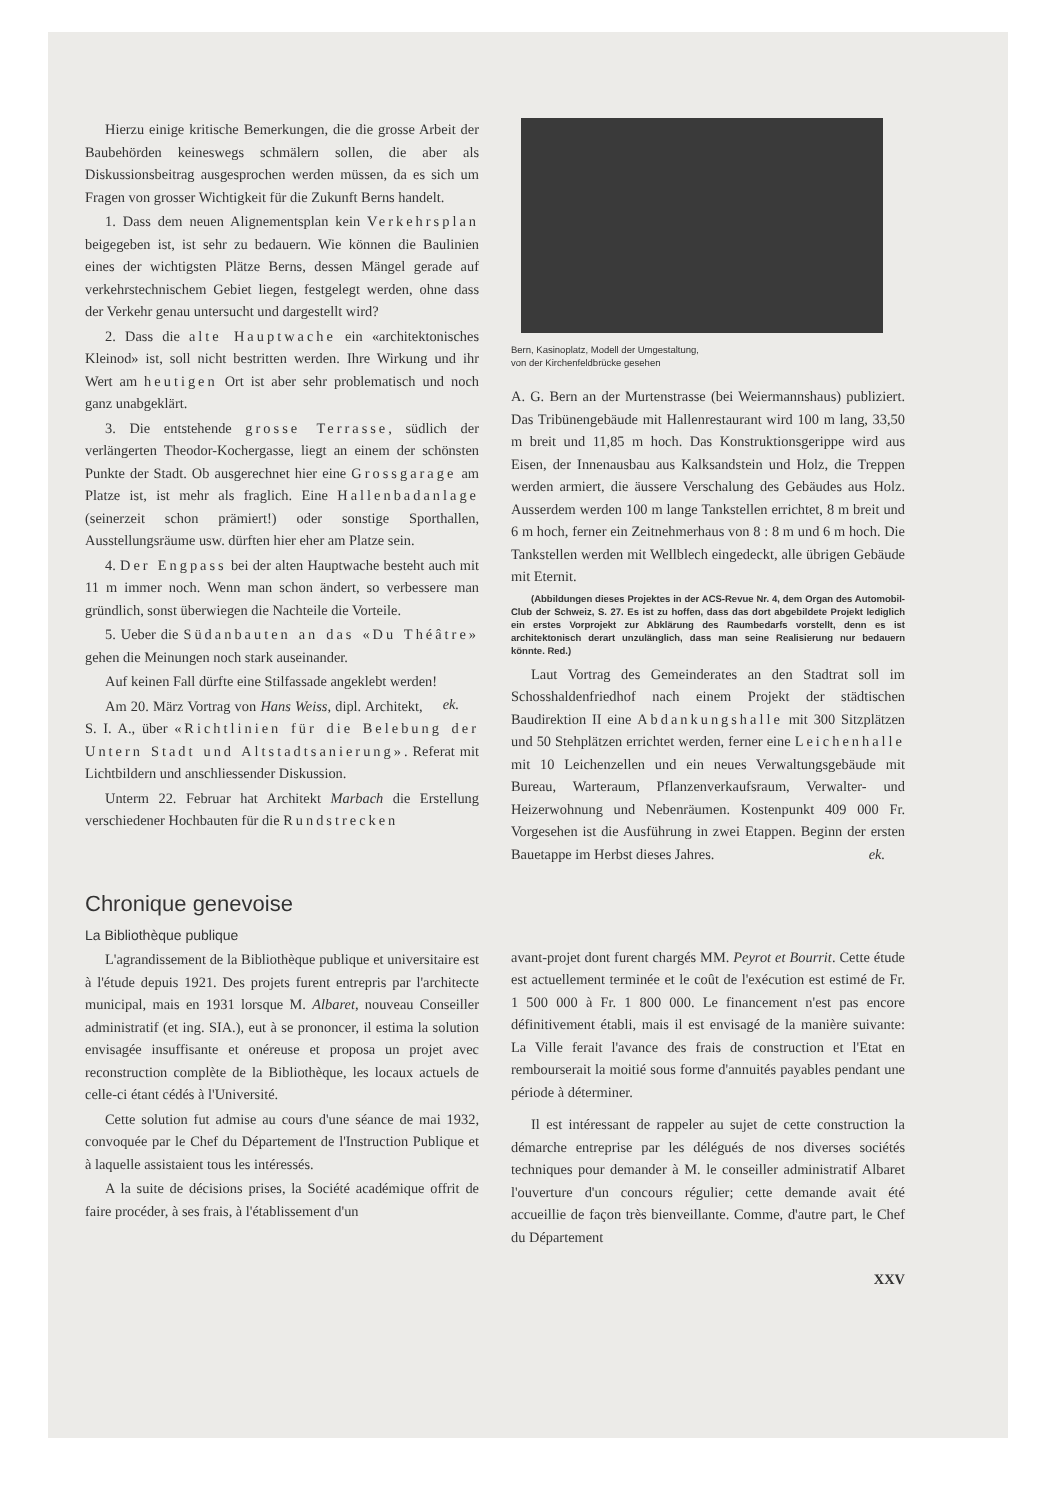Hierzu einige kritische Bemerkungen, die die grosse Arbeit der Baubehörden keineswegs schmälern sollen, die aber als Diskussionsbeitrag ausgesprochen werden müssen, da es sich um Fragen von grosser Wichtigkeit für die Zukunft Berns handelt.
1. Dass dem neuen Alignementsplan kein Verkehrsplan beigegeben ist, ist sehr zu bedauern. Wie können die Baulinien eines der wichtigsten Plätze Berns, dessen Mängel gerade auf verkehrstechnischem Gebiet liegen, festgelegt werden, ohne dass der Verkehr genau untersucht und dargestellt wird?
2. Dass die alte Hauptwache ein «architektonisches Kleinod» ist, soll nicht bestritten werden. Ihre Wirkung und ihr Wert am heutigen Ort ist aber sehr problematisch und noch ganz unabgeklärt.
3. Die entstehende grosse Terrasse, südlich der verlängerten Theodor-Kochergasse, liegt an einem der schönsten Punkte der Stadt. Ob ausgerechnet hier eine Grossgarage am Platze ist, ist mehr als fraglich. Eine Hallenbadanlage (seinerzeit schon prämiert!) oder sonstige Sporthallen, Ausstellungsräume usw. dürften hier eher am Platze sein.
4. Der Engpass bei der alten Hauptwache besteht auch mit 11 m immer noch. Wenn man schon ändert, so verbessere man gründlich, sonst überwiegen die Nachteile die Vorteile.
5. Ueber die Südanbauten an das «Du Théâtre» gehen die Meinungen noch stark auseinander.
Auf keinen Fall dürfte eine Stilfassade angeklebt werden! ek.
Am 20. März Vortrag von Hans Weiss, dipl. Architekt, S. I. A., über «Richtlinien für die Belebung der Untern Stadt und Altstadtsanierung». Referat mit Lichtbildern und anschliessender Diskussion.
Unterm 22. Februar hat Architekt Marbach die Erstellung verschiedener Hochbauten für die Rundstrecken
Bern, Kasinoplatz, Modell der Umgestaltung,
von der Kirchenfeldbrücke gesehen
A. G. Bern an der Murtenstrasse (bei Weiermannshaus) publiziert. Das Tribünengebäude mit Hallenrestaurant wird 100 m lang, 33,50 m breit und 11,85 m hoch. Das Konstruktionsgerippe wird aus Eisen, der Innenausbau aus Kalksandstein und Holz, die Treppen werden armiert, die äussere Verschalung des Gebäudes aus Holz. Ausserdem werden 100 m lange Tankstellen errichtet, 8 m breit und 6 m hoch, ferner ein Zeitnehmerhaus von 8 : 8 m und 6 m hoch. Die Tankstellen werden mit Wellblech eingedeckt, alle übrigen Gebäude mit Eternit.
(Abbildungen dieses Projektes in der ACS-Revue Nr. 4, dem Organ des Automobil-Club der Schweiz, S. 27. Es ist zu hoffen, dass das dort abgebildete Projekt lediglich ein erstes Vorprojekt zur Abklärung des Raumbedarfs vorstellt, denn es ist architektonisch derart unzulänglich, dass man seine Realisierung nur bedauern könnte. Red.)
Laut Vortrag des Gemeinderates an den Stadtrat soll im Schosshaldenfriedhof nach einem Projekt der städtischen Baudirektion II eine Abdankungshalle mit 300 Sitzplätzen und 50 Stehplätzen errichtet werden, ferner eine Leichenhalle mit 10 Leichenzellen und ein neues Verwaltungsgebäude mit Bureau, Warteraum, Pflanzenverkaufsraum, Verwalter- und Heizerwohnung und Nebenräumen. Kostenpunkt 409 000 Fr. Vorgesehen ist die Ausführung in zwei Etappen. Beginn der ersten Bauetappe im Herbst dieses Jahres. ek.
Chronique genevoise
La Bibliothèque publique
L'agrandissement de la Bibliothèque publique et universitaire est à l'étude depuis 1921. Des projets furent entrepris par l'architecte municipal, mais en 1931 lorsque M. Albaret, nouveau Conseiller administratif (et ing. SIA.), eut à se prononcer, il estima la solution envisagée insuffisante et onéreuse et proposa un projet avec reconstruction complète de la Bibliothèque, les locaux actuels de celle-ci étant cédés à l'Université.
Cette solution fut admise au cours d'une séance de mai 1932, convoquée par le Chef du Département de l'Instruction Publique et à laquelle assistaient tous les intéressés.
A la suite de décisions prises, la Société académique offrit de faire procéder, à ses frais, à l'établissement d'un
avant-projet dont furent chargés MM. Peyrot et Bourrit. Cette étude est actuellement terminée et le coût de l'exécution est estimé de Fr. 1 500 000 à Fr. 1 800 000. Le financement n'est pas encore définitivement établi, mais il est envisagé de la manière suivante: La Ville ferait l'avance des frais de construction et l'Etat en rembourserait la moitié sous forme d'annuités payables pendant une période à déterminer.
Il est intéressant de rappeler au sujet de cette construction la démarche entreprise par les délégués de nos diverses sociétés techniques pour demander à M. le conseiller administratif Albaret l'ouverture d'un concours régulier; cette demande avait été accueillie de façon très bienveillante. Comme, d'autre part, le Chef du Département
XXV